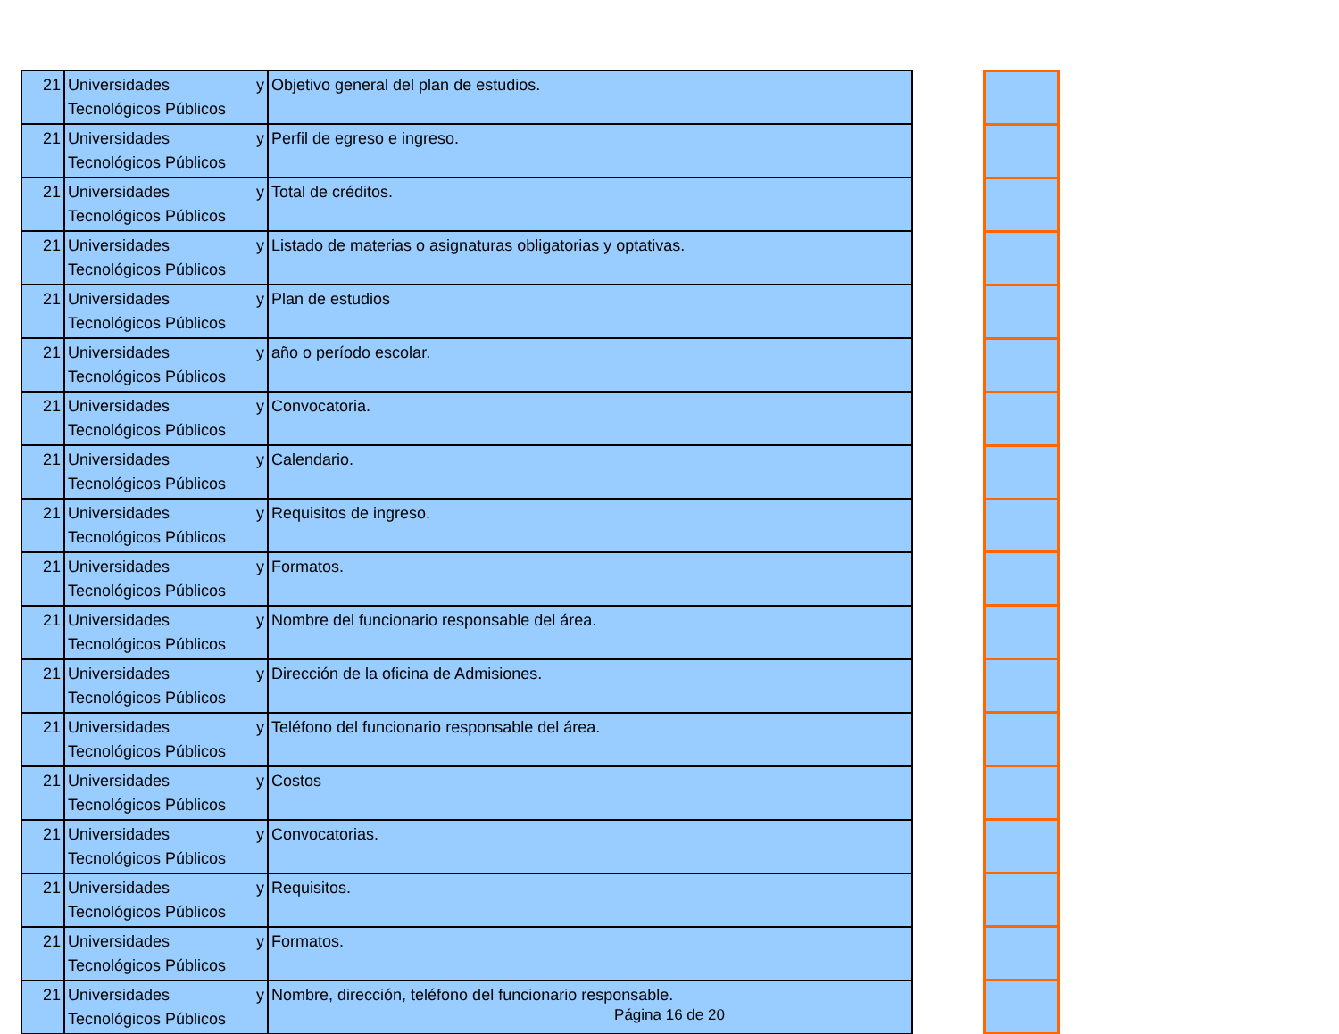| 21 | Universidades y Tecnológicos Públicos | Objetivo general del plan de estudios. |
| 21 | Universidades y Tecnológicos Públicos | Perfil de egreso e ingreso. |
| 21 | Universidades y Tecnológicos Públicos | Total de créditos. |
| 21 | Universidades y Tecnológicos Públicos | Listado de materias o asignaturas obligatorias y optativas. |
| 21 | Universidades y Tecnológicos Públicos | Plan de estudios |
| 21 | Universidades y Tecnológicos Públicos | año o período escolar. |
| 21 | Universidades y Tecnológicos Públicos | Convocatoria. |
| 21 | Universidades y Tecnológicos Públicos | Calendario. |
| 21 | Universidades y Tecnológicos Públicos | Requisitos de ingreso. |
| 21 | Universidades y Tecnológicos Públicos | Formatos. |
| 21 | Universidades y Tecnológicos Públicos | Nombre del funcionario responsable del área. |
| 21 | Universidades y Tecnológicos Públicos | Dirección de la oficina de Admisiones. |
| 21 | Universidades y Tecnológicos Públicos | Teléfono del funcionario responsable del área. |
| 21 | Universidades y Tecnológicos Públicos | Costos |
| 21 | Universidades y Tecnológicos Públicos | Convocatorias. |
| 21 | Universidades y Tecnológicos Públicos | Requisitos. |
| 21 | Universidades y Tecnológicos Públicos | Formatos. |
| 21 | Universidades y Tecnológicos Públicos | Nombre, dirección, teléfono del funcionario responsable. |
Página 16 de 20